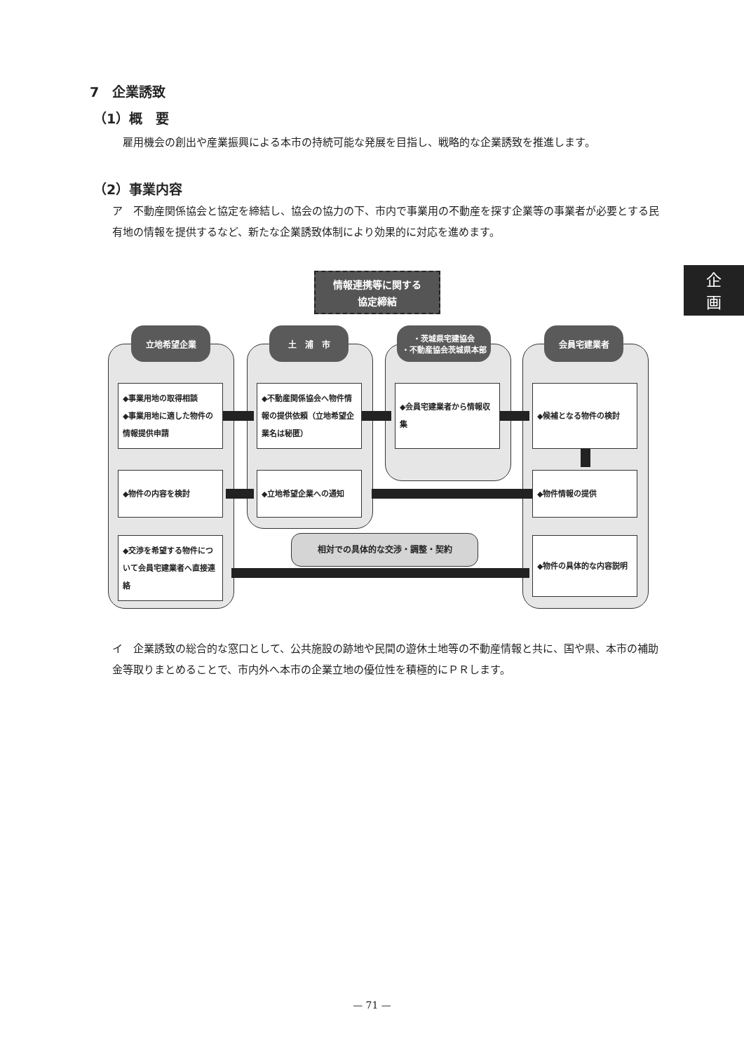7　企業誘致
（1）概　要
　雇用機会の創出や産業振興による本市の持続可能な発展を目指し、戦略的な企業誘致を推進します。
（2）事業内容
ア　不動産関係協会と協定を締結し、協会の協力の下、市内で事業用の不動産を探す企業等の事業者が必要とする民有地の情報を提供するなど、新たな企業誘致体制により効果的に対応を進めます。
企
画
情報連携等に関する
協定締結
立地希望企業 土　浦　市
・茨城県宅建協会
・不動産協会茨城県本部
会員宅建業者
◆事業用地の取得相談
◆事業用地に適した物件の情報提供申請
◆不動産関係協会へ物件情報の提供依頼（立地希望企業名は秘匿）
◆会員宅建業者から情報収集 ◆候補となる物件の検討
◆物件の内容を検討 ◆立地希望企業への通知 ◆物件情報の提供
◆交渉を希望する物件について会員宅建業者へ直接連絡
◆物件の具体的な内容説明
相対での具体的な交渉・調整・契約
イ　企業誘致の総合的な窓口として、公共施設の跡地や民間の遊休土地等の不動産情報と共に、国や県、本市の補助金等取りまとめることで、市内外へ本市の企業立地の優位性を積極的にＰＲします。
— 71 —